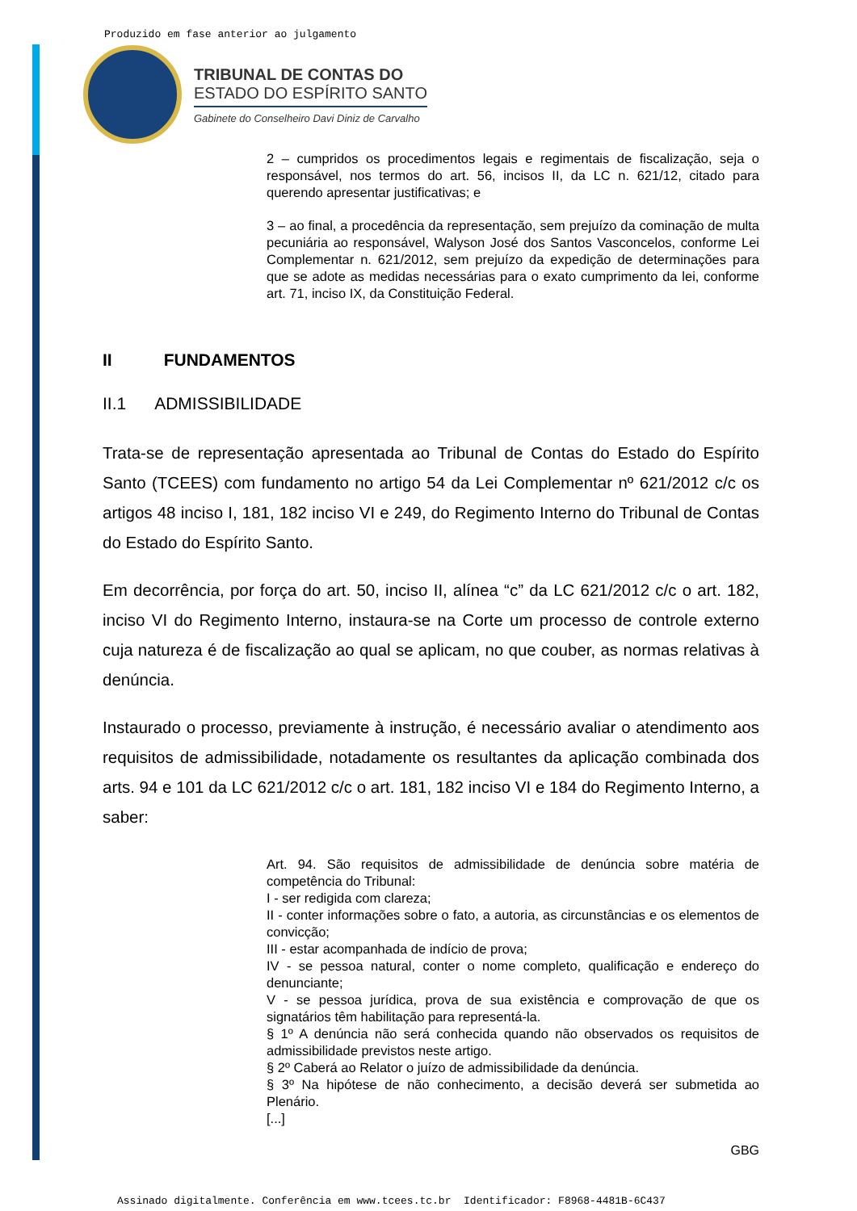Produzido em fase anterior ao julgamento
TRIBUNAL DE CONTAS DO
ESTADO DO ESPÍRITO SANTO
Gabinete do Conselheiro Davi Diniz de Carvalho
2 – cumpridos os procedimentos legais e regimentais de fiscalização, seja o responsável, nos termos do art. 56, incisos II, da LC n. 621/12, citado para querendo apresentar justificativas; e
3 – ao final, a procedência da representação, sem prejuízo da cominação de multa pecuniária ao responsável, Walyson José dos Santos Vasconcelos, conforme Lei Complementar n. 621/2012, sem prejuízo da expedição de determinações para que se adote as medidas necessárias para o exato cumprimento da lei, conforme art. 71, inciso IX, da Constituição Federal.
II FUNDAMENTOS
II.1 ADMISSIBILIDADE
Trata-se de representação apresentada ao Tribunal de Contas do Estado do Espírito Santo (TCEES) com fundamento no artigo 54 da Lei Complementar nº 621/2012 c/c os artigos 48 inciso I, 181, 182 inciso VI e 249, do Regimento Interno do Tribunal de Contas do Estado do Espírito Santo.
Em decorrência, por força do art. 50, inciso II, alínea “c” da LC 621/2012 c/c o art. 182, inciso VI do Regimento Interno, instaura-se na Corte um processo de controle externo cuja natureza é de fiscalização ao qual se aplicam, no que couber, as normas relativas à denúncia.
Instaurado o processo, previamente à instrução, é necessário avaliar o atendimento aos requisitos de admissibilidade, notadamente os resultantes da aplicação combinada dos arts. 94 e 101 da LC 621/2012 c/c o art. 181, 182 inciso VI e 184 do Regimento Interno, a saber:
Art. 94. São requisitos de admissibilidade de denúncia sobre matéria de competência do Tribunal:
I - ser redigida com clareza;
II - conter informações sobre o fato, a autoria, as circunstâncias e os elementos de convicção;
III - estar acompanhada de indício de prova;
IV - se pessoa natural, conter o nome completo, qualificação e endereço do denunciante;
V - se pessoa jurídica, prova de sua existência e comprovação de que os signatários têm habilitação para representá-la.
§ 1º A denúncia não será conhecida quando não observados os requisitos de admissibilidade previstos neste artigo.
§ 2º Caberá ao Relator o juízo de admissibilidade da denúncia.
§ 3º Na hipótese de não conhecimento, a decisão deverá ser submetida ao Plenário.
[...]
GBG
Assinado digitalmente. Conferência em www.tcees.tc.br Identificador: F8968-4481B-6C437